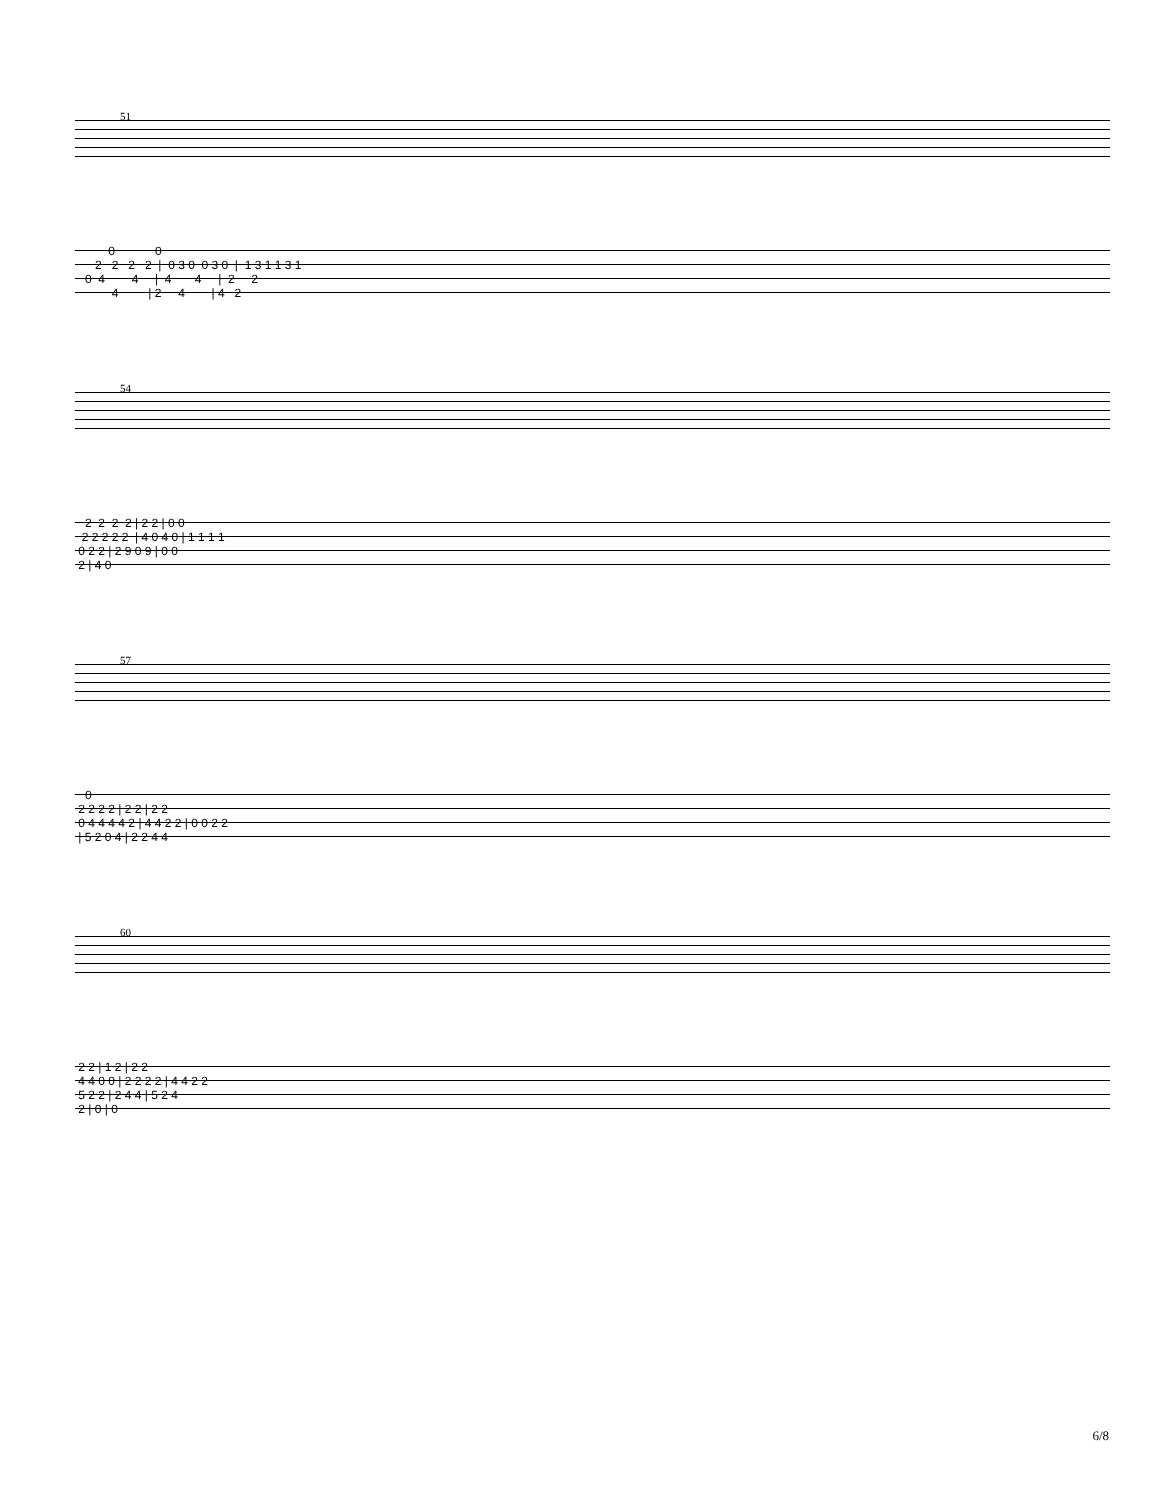51
0 0
2 2 2 2 | 0 3 0 0 3 0 | 1 3 1 1 3 1
0 4 4 | 4 4 | 2 2
4 | 2 4 | 4 2
54
2 2 2 2 | 2 2 | 0 0
2 2 2 2 2 | 4 0 4 0 | 1 1 1 1
0 2 2 | 2 9 0 9 | 0 0
2 | 4 0
57
0
2 2 2 2 | 2 2 | 2 2
0 4 4 4 4 2 | 4 4 2 2 | 0 0 2 2
| 5 2 0 4 | 2 2 4 4
60
2 2 | 1 2 | 2 2
4 4 0 0 | 2 2 2 2 | 4 4 2 2
5 2 2 | 2 4 4 | 5 2 4
2 | 0 | 0
6/8